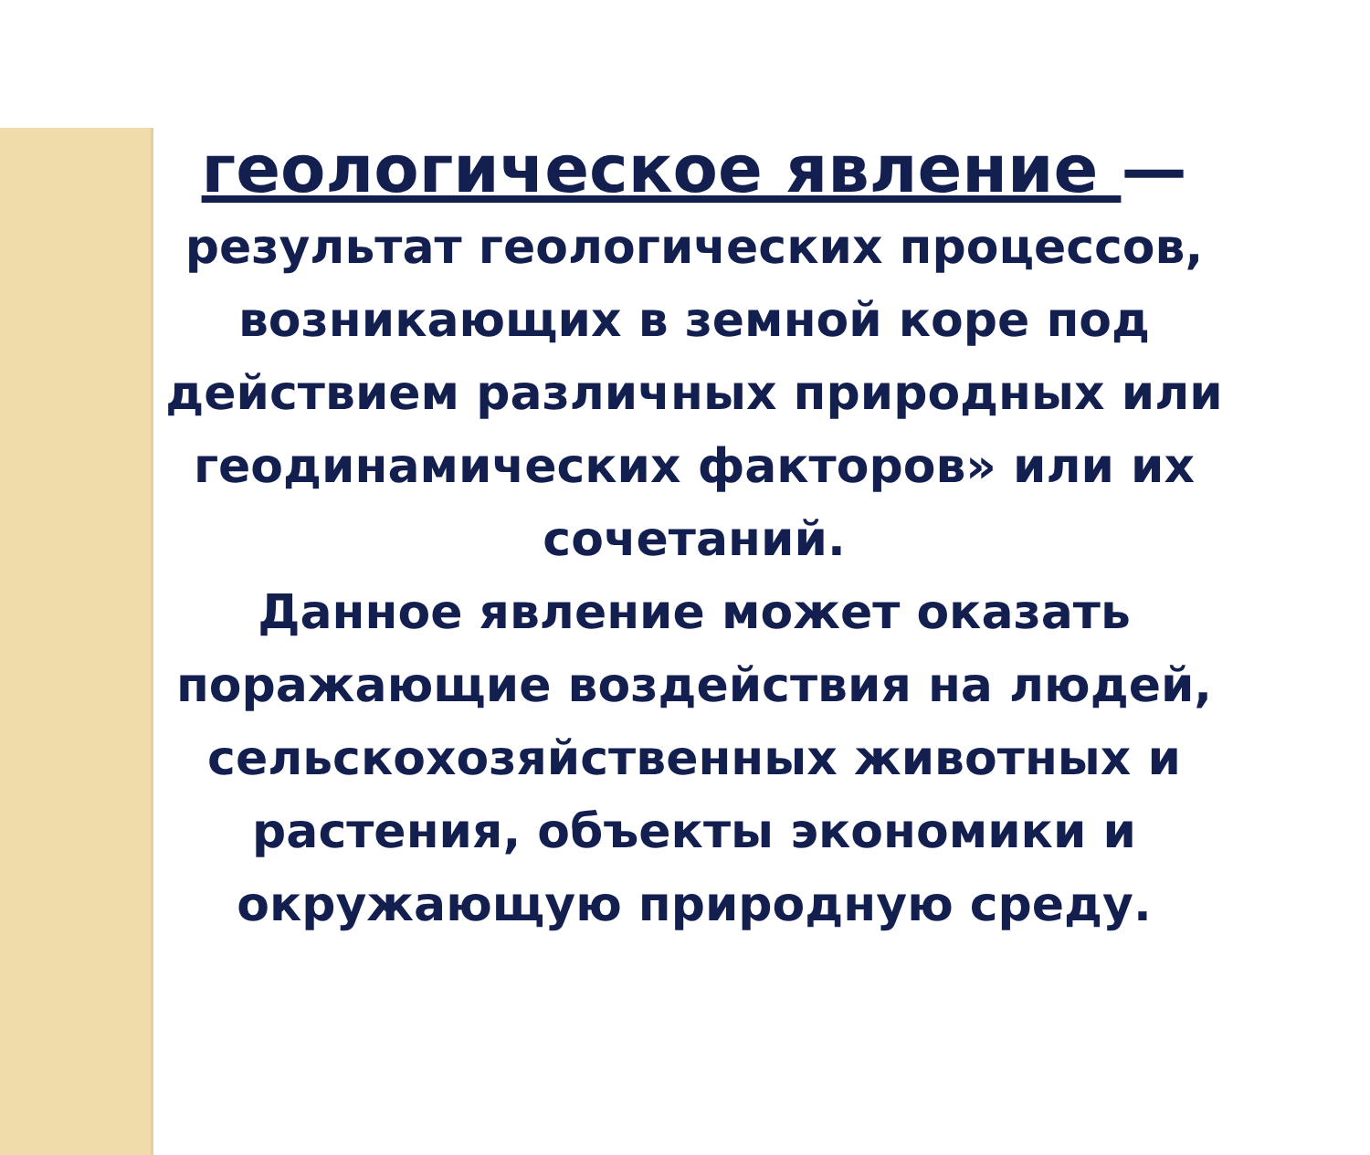геологическое явление —
результат геологических процессов, возникающих в земной коре под действием различных природных или геодинамических факторов» или их сочетаний.
Данное явление может оказать поражающие воздействия на людей, сельскохозяйственных животных и растения, объекты экономики и окружающую природную среду.